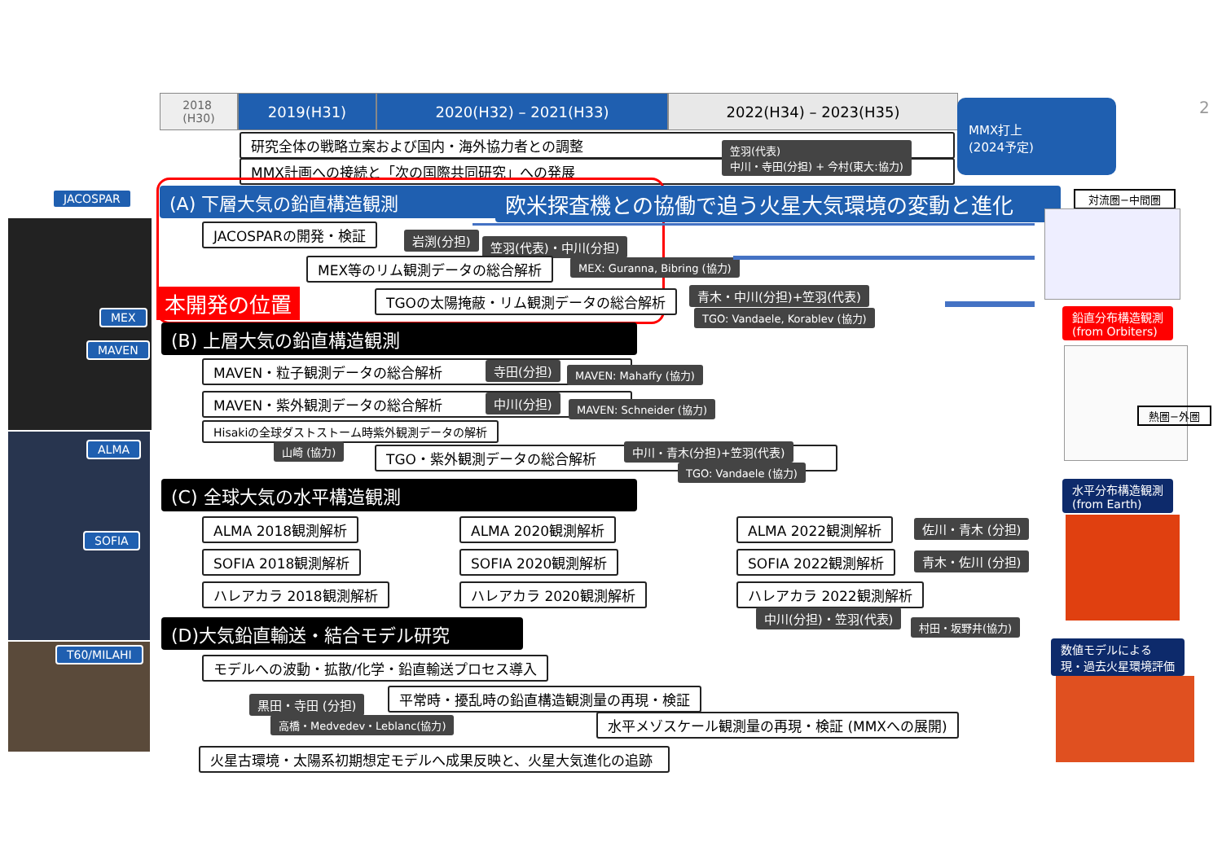2018
(H30)
2019(H31) 2020(H32) – 2021(H33) 2022(H34) – 2023(H35)
MMX打上
(2024予定)
2
研究全体の戦略立案および国内・海外協力者との調整
MMX計画への接続と「次の国際共同研究」への発展
笠羽(代表)
中川・寺田(分担) + 今村(東大:協力)
JACOSPAR
MEX
MAVEN
ALMA
SOFIA
T60/MILAHI
(A) 下層大気の鉛直構造観測 欧米探査機との協働で追う火星大気環境の変動と進化
本開発の位置
JACOSPARの開発・検証 岩渕(分担) 笠羽(代表)・中川(分担)
MEX等のリム観測データの総合解析 MEX: Guranna, Bibring (協力)
TGOの太陽掩蔽・リム観測データの総合解析 青木・中川(分担)+笠羽(代表)
TGO: Vandaele, Korablev (協力)
(B) 上層大気の鉛直構造観測
MAVEN・粒子観測データの総合解析 寺田(分担) MAVEN: Mahaffy (協力)
MAVEN・紫外観測データの総合解析 中川(分担) MAVEN: Schneider (協力)
Hisakiの全球ダストストーム時紫外観測データの解析
山崎 (協力) TGO・紫外観測データの総合解析 中川・青木(分担)+笠羽(代表)
TGO: Vandaele (協力)
(C) 全球大気の水平構造観測
ALMA 2018観測解析 ALMA 2020観測解析 ALMA 2022観測解析 佐川・青木 (分担)
SOFIA 2018観測解析 SOFIA 2020観測解析 SOFIA 2022観測解析 青木・佐川 (分担)
ハレアカラ 2018観測解析 ハレアカラ 2020観測解析 ハレアカラ 2022観測解析
中川(分担)・笠羽(代表)
村田・坂野井(協力)
(D)大気鉛直輸送・結合モデル研究
モデルへの波動・拡散/化学・鉛直輸送プロセス導入
黒田・寺田 (分担) 平常時・擾乱時の鉛直構造観測量の再現・検証
高橋・Medvedev・Leblanc(協力) 水平メゾスケール観測量の再現・検証 (MMXへの展開)
火星古環境・太陽系初期想定モデルへ成果反映と、火星大気進化の追跡
対流圏−中間圏
鉛直分布構造観測
(from Orbiters)
熱圏−外圏
水平分布構造観測
(from Earth)
数値モデルによる
現・過去火星環境評価